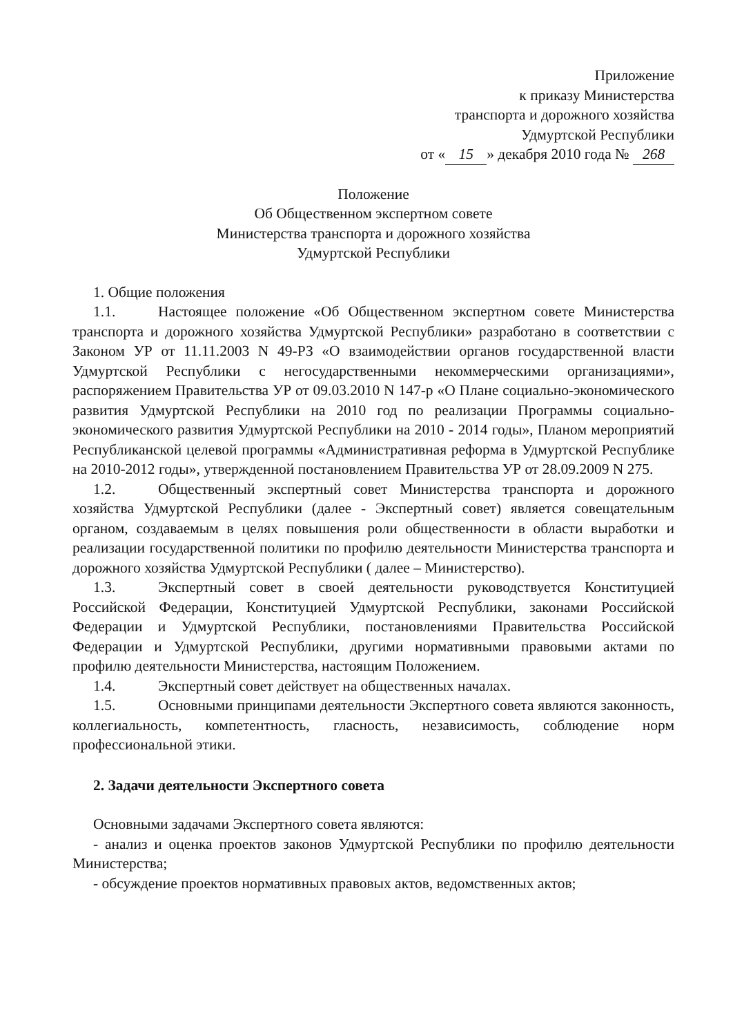Приложение
к приказу Министерства
транспорта и дорожного хозяйства
Удмуртской Республики
от « 15 » декабря 2010 года № 268
Положение
Об Общественном экспертном совете
Министерства транспорта и дорожного хозяйства
Удмуртской Республики
1. Общие положения
1.1. Настоящее положение «Об Общественном экспертном совете Министерства транспорта и дорожного хозяйства Удмуртской Республики» разработано в соответствии с Законом УР от 11.11.2003 N 49-РЗ «О взаимодействии органов государственной власти Удмуртской Республики с негосударственными некоммерческими организациями», распоряжением Правительства УР от 09.03.2010 N 147-р «О Плане социально-экономического развития Удмуртской Республики на 2010 год по реализации Программы социально-экономического развития Удмуртской Республики на 2010 - 2014 годы», Планом мероприятий Республиканской целевой программы «Административная реформа в Удмуртской Республике на 2010-2012 годы», утвержденной постановлением Правительства УР от 28.09.2009 N 275.
1.2. Общественный экспертный совет Министерства транспорта и дорожного хозяйства Удмуртской Республики (далее - Экспертный совет) является совещательным органом, создаваемым в целях повышения роли общественности в области выработки и реализации государственной политики по профилю деятельности Министерства транспорта и дорожного хозяйства Удмуртской Республики ( далее – Министерство).
1.3. Экспертный совет в своей деятельности руководствуется Конституцией Российской Федерации, Конституцией Удмуртской Республики, законами Российской Федерации и Удмуртской Республики, постановлениями Правительства Российской Федерации и Удмуртской Республики, другими нормативными правовыми актами по профилю деятельности Министерства, настоящим Положением.
1.4. Экспертный совет действует на общественных началах.
1.5. Основными принципами деятельности Экспертного совета являются законность, коллегиальность, компетентность, гласность, независимость, соблюдение норм профессиональной этики.
2. Задачи деятельности Экспертного совета
Основными задачами Экспертного совета являются:
- анализ и оценка проектов законов Удмуртской Республики по профилю деятельности Министерства;
- обсуждение проектов нормативных правовых актов, ведомственных актов;